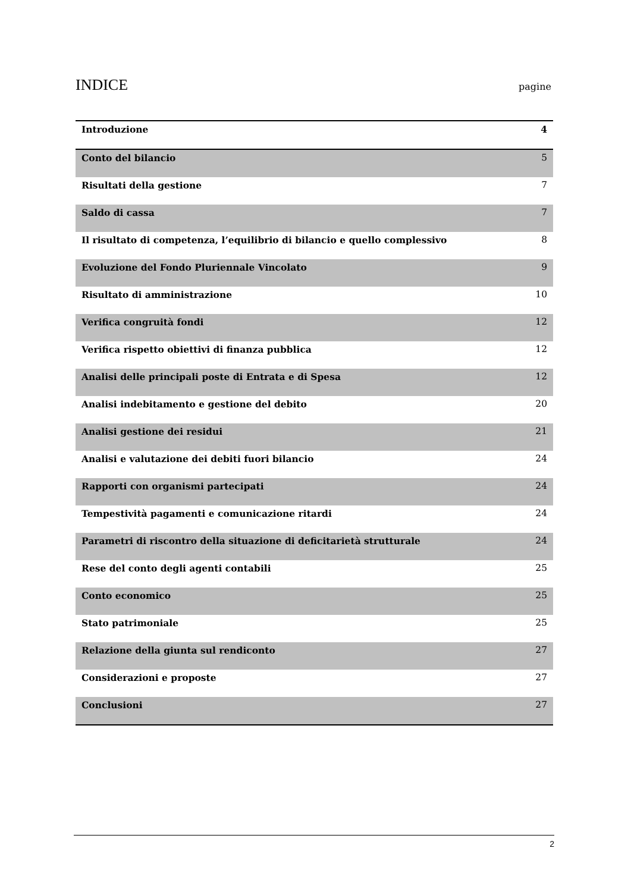INDICE
pagine
| Introduzione | 4 |
| Conto del bilancio | 5 |
| Risultati della gestione | 7 |
| Saldo di cassa | 7 |
| Il risultato di competenza, l’equilibrio di bilancio e quello complessivo | 8 |
| Evoluzione del Fondo Pluriennale Vincolato | 9 |
| Risultato di amministrazione | 10 |
| Verifica congruità fondi | 12 |
| Verifica rispetto obiettivi di finanza pubblica | 12 |
| Analisi delle principali poste di Entrata e di Spesa | 12 |
| Analisi indebitamento e gestione del debito | 20 |
| Analisi gestione dei residui | 21 |
| Analisi e valutazione dei debiti fuori bilancio | 24 |
| Rapporti con organismi partecipati | 24 |
| Tempestività pagamenti e comunicazione ritardi | 24 |
| Parametri di riscontro della situazione di deficitarietà strutturale | 24 |
| Rese del conto degli agenti contabili | 25 |
| Conto economico | 25 |
| Stato patrimoniale | 25 |
| Relazione della giunta sul rendiconto | 27 |
| Considerazioni e proposte | 27 |
| Conclusioni | 27 |
2